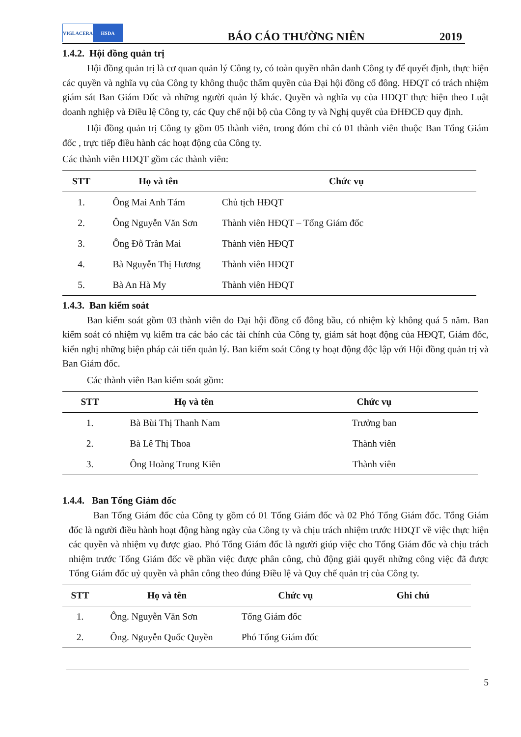VIGLACERA HSDA
BÁO CÁO THƯỜNG NIÊN
2019
1.4.2. Hội đồng quản trị
Hội đồng quản trị là cơ quan quản lý Công ty, có toàn quyền nhân danh Công ty để quyết định, thực hiện các quyền và nghĩa vụ của Công ty không thuộc thẩm quyền của Đại hội đồng cổ đông. HĐQT có trách nhiệm giám sát Ban Giám Đốc và những người quản lý khác. Quyền và nghĩa vụ của HĐQT thực hiện theo Luật doanh nghiệp và Điều lệ Công ty, các Quy chế nội bộ của Công ty và Nghị quyết của ĐHĐCĐ quy định.
Hội đồng quản trị Công ty gồm 05 thành viên, trong đóm chỉ có 01 thành viên thuộc Ban Tổng Giám đốc , trực tiếp điều hành các hoạt động của Công ty.
Các thành viên HĐQT gồm các thành viên:
| STT | Họ và tên | Chức vụ |
| --- | --- | --- |
| 1. | Ông Mai Anh Tám | Chủ tịch HĐQT |
| 2. | Ông Nguyễn Văn Sơn | Thành viên HĐQT – Tổng Giám đốc |
| 3. | Ông Đỗ Trần Mai | Thành viên HĐQT |
| 4. | Bà Nguyễn Thị Hương | Thành viên HĐQT |
| 5. | Bà An Hà My | Thành viên HĐQT |
1.4.3. Ban kiểm soát
Ban kiểm soát gồm 03 thành viên do Đại hội đồng cổ đông bầu, có nhiệm kỳ không quá 5 năm. Ban kiểm soát có nhiệm vụ kiểm tra các báo các tài chính của Công ty, giám sát hoạt động của HĐQT, Giám đốc, kiến nghị những biện pháp cải tiến quản lý. Ban kiểm soát Công ty hoạt động độc lập với Hội đồng quản trị và Ban Giám đốc.
Các thành viên Ban kiểm soát gồm:
| STT | Họ và tên | Chức vụ |
| --- | --- | --- |
| 1. | Bà Bùi Thị Thanh Nam | Trưởng ban |
| 2. | Bà Lê Thị Thoa | Thành viên |
| 3. | Ông Hoàng Trung Kiên | Thành viên |
1.4.4. Ban Tổng Giám đốc
Ban Tổng Giám đốc của Công ty gồm có 01 Tổng Giám đốc và 02 Phó Tổng Giám đốc. Tổng Giám đốc là người điều hành hoạt động hàng ngày của Công ty và chịu trách nhiệm trước HĐQT về việc thực hiện các quyền và nhiệm vụ được giao. Phó Tổng Giám đốc là người giúp việc cho Tổng Giám đốc và chịu trách nhiệm trước Tổng Giám đốc về phần việc được phân công, chủ động giải quyết những công việc đã được Tổng Giám đốc uỷ quyền và phân công theo đúng Điều lệ và Quy chế quản trị của Công ty.
| STT | Họ và tên | Chức vụ | Ghi chú |
| --- | --- | --- | --- |
| 1. | Ông. Nguyễn Văn Sơn | Tổng Giám đốc | |
| 2. | Ông. Nguyễn Quốc Quyền | Phó Tổng Giám đốc | |
5